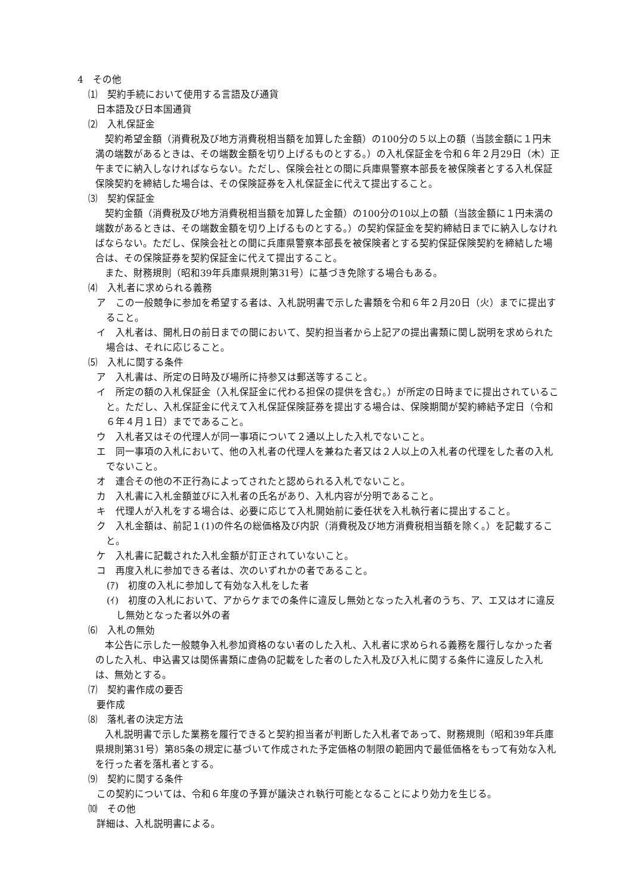4　その他
⑴　契約手続において使用する言語及び通貨
日本語及び日本国通貨
⑵　入札保証金
契約希望金額（消費税及び地方消費税相当額を加算した金額）の100分の５以上の額（当該金額に１円未満の端数があるときは、その端数金額を切り上げるものとする。）の入札保証金を令和６年２月29日（木）正午までに納入しなければならない。ただし、保険会社との間に兵庫県警察本部長を被保険者とする入札保証保険契約を締結した場合は、その保険証券を入札保証金に代えて提出すること。
⑶　契約保証金
契約金額（消費税及び地方消費税相当額を加算した金額）の100分の10以上の額（当該金額に１円未満の端数があるときは、その端数金額を切り上げるものとする。）の契約保証金を契約締結日までに納入しなければならない。ただし、保険会社との間に兵庫県警察本部長を被保険者とする契約保証保険契約を締結した場合は、その保険証券を契約保証金に代えて提出すること。
また、財務規則（昭和39年兵庫県規則第31号）に基づき免除する場合もある。
⑷　入札者に求められる義務
ア　この一般競争に参加を希望する者は、入札説明書で示した書類を令和６年２月20日（火）までに提出すること。
イ　入札者は、開札日の前日までの間において、契約担当者から上記アの提出書類に関し説明を求められた場合は、それに応じること。
⑸　入札に関する条件
ア　入札書は、所定の日時及び場所に持参又は郵送等すること。
イ　所定の額の入札保証金（入札保証金に代わる担保の提供を含む。）が所定の日時までに提出されていること。ただし、入札保証金に代えて入札保証保険証券を提出する場合は、保険期間が契約締結予定日（令和６年４月１日）までであること。
ウ　入札者又はその代理人が同一事項について２通以上した入札でないこと。
エ　同一事項の入札において、他の入札者の代理人を兼ねた者又は２人以上の入札者の代理をした者の入札でないこと。
オ　連合その他の不正行為によってされたと認められる入札でないこと。
カ　入札書に入札金額並びに入札者の氏名があり、入札内容が分明であること。
キ　代理人が入札をする場合は、必要に応じて入札開始前に委任状を入札執行者に提出すること。
ク　入札金額は、前記１(1)の件名の総価格及び内訳（消費税及び地方消費税相当額を除く。）を記載すること。
ケ　入札書に記載された入札金額が訂正されていないこと。
コ　再度入札に参加できる者は、次のいずれかの者であること。
(ｱ)　初度の入札に参加して有効な入札をした者
(ｲ)　初度の入札において、アからケまでの条件に違反し無効となった入札者のうち、ア、エ又はオに違反し無効となった者以外の者
⑹　入札の無効
本公告に示した一般競争入札参加資格のない者のした入札、入札者に求められる義務を履行しなかった者のした入札、申込書又は関係書類に虚偽の記載をした者のした入札及び入札に関する条件に違反した入札は、無効とする。
⑺　契約書作成の要否
要作成
⑻　落札者の決定方法
入札説明書で示した業務を履行できると契約担当者が判断した入札者であって、財務規則（昭和39年兵庫県規則第31号）第85条の規定に基づいて作成された予定価格の制限の範囲内で最低価格をもって有効な入札を行った者を落札者とする。
⑼　契約に関する条件
この契約については、令和６年度の予算が議決され執行可能となることにより効力を生じる。
⑽　その他
詳細は、入札説明書による。